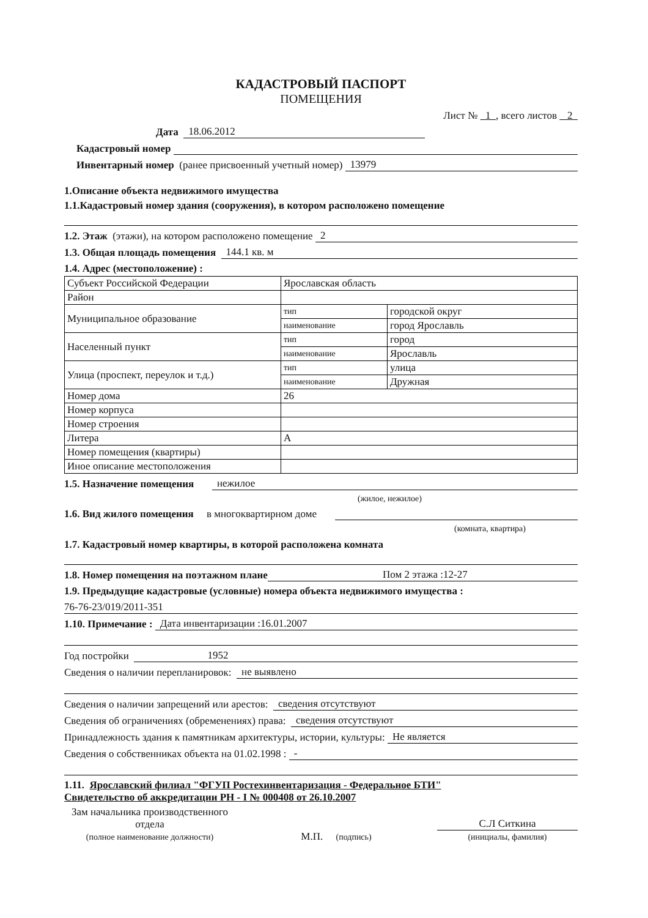КАДАСТРОВЫЙ ПАСПОРТ
ПОМЕЩЕНИЯ
Лист № 1 , всего листов 2
Дата 18.06.2012
Кадастровый номер
Инвентарный номер (ранее присвоенный учетный номер) 13979
1.Описание объекта недвижимого имущества
1.1.Кадастровый номер здания (сооружения), в котором расположено помещение
1.2. Этаж (этажи), на котором расположено помещение 2
1.3. Общая площадь помещения 144.1 кв. м
1.4. Адрес (местоположение) :
| Субъект Российской Федерации | Ярославская область | |
| Район | | |
| Муниципальное образование | тип | городской округ |
| | наименование | город Ярославль |
| Населенный пункт | тип | город |
| | наименование | Ярославль |
| Улица (проспект, переулок и т.д.) | тип | улица |
| | наименование | Дружная |
| Номер дома | 26 | |
| Номер корпуса | | |
| Номер строения | | |
| Литера | А | |
| Номер помещения (квартиры) | | |
| Иное описание местоположения | | |
1.5. Назначение помещения нежилое
(жилое, нежилое)
1.6. Вид жилого помещения в многоквартирном доме
(комната, квартира)
1.7. Кадастровый номер квартиры, в которой расположена комната
1.8. Номер помещения на поэтажном плане Пом 2 этажа :12-27
1.9. Предыдущие кадастровые (условные) номера объекта недвижимого имущества :
76-76-23/019/2011-351
1.10. Примечание : Дата инвентаризации :16.01.2007
Год постройки 1952
Сведения о наличии перепланировок: не выявлено
Сведения о наличии запрещений или арестов: сведения отсутствуют
Сведения об ограничениях (обременениях) права: сведения отсутствуют
Принадлежность здания к памятникам архитектуры, истории, культуры: Не является
Сведения о собственниках объекта на 01.02.1998 : -
1.11. Ярославский филиал "ФГУП Ростехинвентаризация - Федеральное БТИ"
Свидетельство об аккредитации РН - I № 000408 от 26.10.2007
Зам начальника производственного
отдела
(полное наименование должности)
М.П. (подпись)
С.Л Ситкина
(инициалы, фамилия)